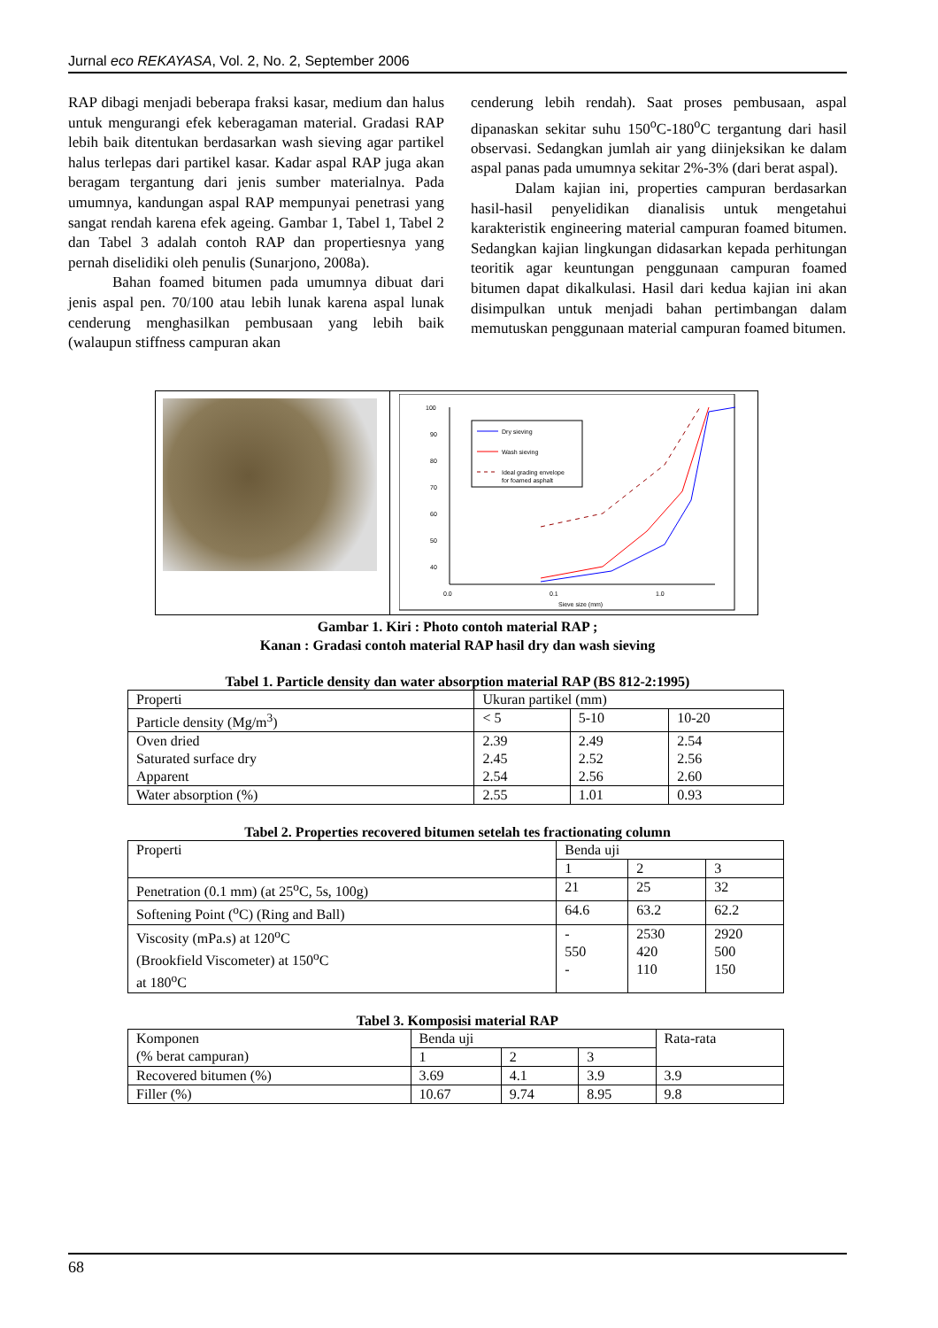Jurnal eco REKAYASA, Vol. 2, No. 2, September 2006
RAP dibagi menjadi beberapa fraksi kasar, medium dan halus untuk mengurangi efek keberagaman material. Gradasi RAP lebih baik ditentukan berdasarkan wash sieving agar partikel halus terlepas dari partikel kasar. Kadar aspal RAP juga akan beragam tergantung dari jenis sumber materialnya. Pada umumnya, kandungan aspal RAP mempunyai penetrasi yang sangat rendah karena efek ageing. Gambar 1, Tabel 1, Tabel 2 dan Tabel 3 adalah contoh RAP dan propertiesnya yang pernah diselidiki oleh penulis (Sunarjono, 2008a).
Bahan foamed bitumen pada umumnya dibuat dari jenis aspal pen. 70/100 atau lebih lunak karena aspal lunak cenderung menghasilkan pembusaan yang lebih baik (walaupun stiffness campuran akan
cenderung lebih rendah). Saat proses pembusaan, aspal dipanaskan sekitar suhu 150<sup>o</sup>C-180<sup>o</sup>C tergantung dari hasil observasi. Sedangkan jumlah air yang diinjeksikan ke dalam aspal panas pada umumnya sekitar 2%-3% (dari berat aspal).
Dalam kajian ini, properties campuran berdasarkan hasil-hasil penyelidikan dianalisis untuk mengetahui karakteristik engineering material campuran foamed bitumen. Sedangkan kajian lingkungan didasarkan kepada perhitungan teoritik agar keuntungan penggunaan campuran foamed bitumen dapat dikalkulasi. Hasil dari kedua kajian ini akan disimpulkan untuk menjadi bahan pertimbangan dalam memutuskan penggunaan material campuran foamed bitumen.
100
90
80
70
60
50
40
0.0
0.1
1.0
Sieve size (mm)
Dry sieving
Wash sieving
Ideal grading envelope
for foamed asphalt
Gambar 1. Kiri : Photo contoh material RAP ;
Kanan : Gradasi contoh material RAP hasil dry dan wash sieving
Tabel 1. Particle density dan water absorption material RAP (BS 812-2:1995)
| Properti | Ukuran partikel (mm) | | |
| --- | --- | --- | --- |
| Particle density (Mg/m<sup>3</sup>) | < 5 | 5-10 | 10-20 |
| Oven dried Saturated surface dry Apparent | 2.39 2.45 2.54 | 2.49 2.52 2.56 | 2.54 2.56 2.60 |
| Water absorption (%) | 2.55 | 1.01 | 0.93 |
Tabel 2. Properties recovered bitumen setelah tes fractionating column
| Properti | Benda uji | | |
| --- | --- | --- | --- |
| | 1 | 2 | 3 |
| Penetration (0.1 mm) (at 25<sup>o</sup>C, 5s, 100g) | 21 | 25 | 32 |
| Softening Point (<sup>o</sup>C) (Ring and Ball) | 64.6 | 63.2 | 62.2 |
| Viscosity (mPa.s) at 120<sup>o</sup>C (Brookfield Viscometer) at 150<sup>o</sup>C at 180<sup>o</sup>C | - 550 - | 2530 420 110 | 2920 500 150 |
Tabel 3. Komposisi material RAP
| Komponen (% berat campuran) | Benda uji | | | Rata-rata |
| --- | --- | --- | --- | --- |
| | 1 | 2 | 3 | |
| Recovered bitumen (%) | 3.69 | 4.1 | 3.9 | 3.9 |
| Filler (%) | 10.67 | 9.74 | 8.95 | 9.8 |
68